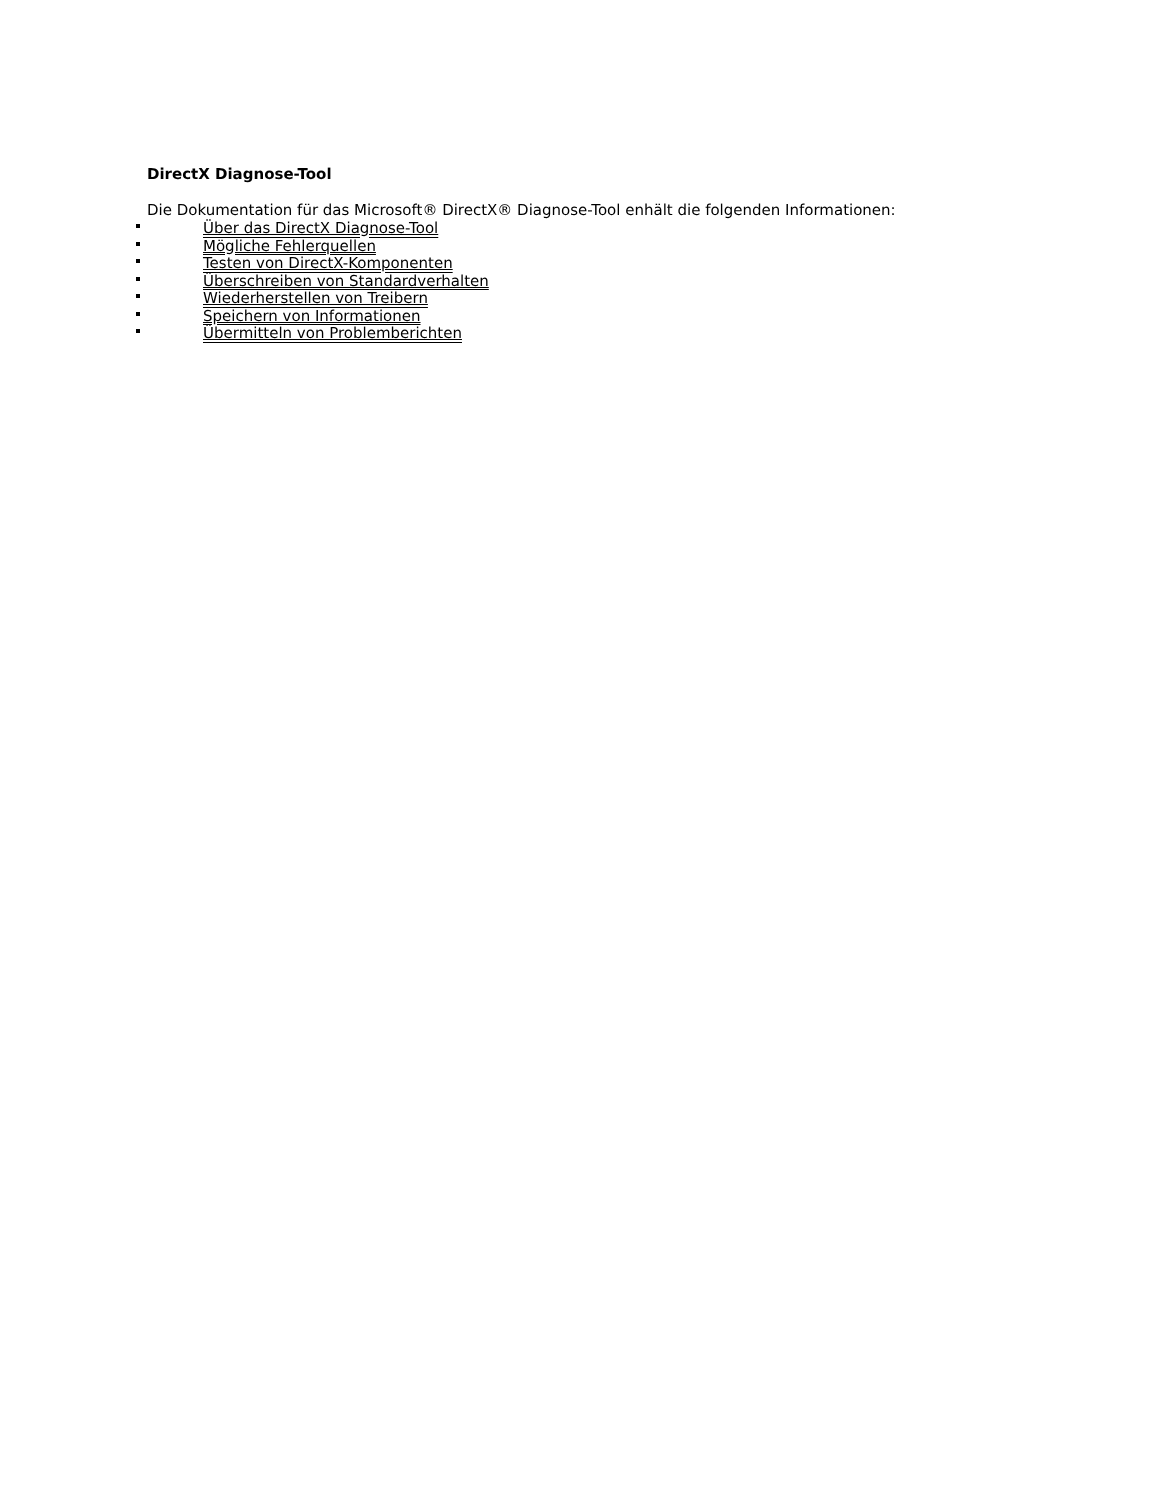DirectX Diagnose-Tool
Die Dokumentation für das Microsoft® DirectX® Diagnose-Tool enhält die folgenden Informationen:
Über das DirectX Diagnose-Tool
Mögliche Fehlerquellen
Testen von DirectX-Komponenten
Überschreiben von Standardverhalten
Wiederherstellen von Treibern
Speichern von Informationen
Übermitteln von Problemberichten